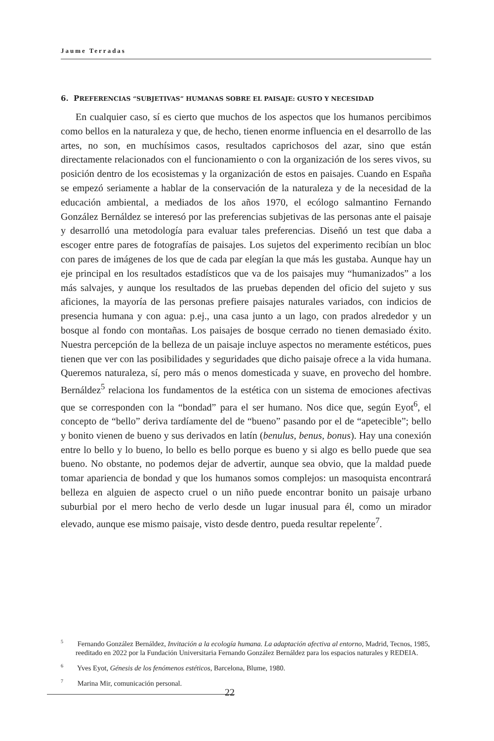Jaume Terradas
6. PREFERENCIAS “SUBJETIVAS” HUMANAS SOBRE EL PAISAJE: GUSTO Y NECESIDAD
En cualquier caso, sí es cierto que muchos de los aspectos que los humanos percibimos como bellos en la naturaleza y que, de hecho, tienen enorme influencia en el desarrollo de las artes, no son, en muchísimos casos, resultados caprichosos del azar, sino que están directamente relacionados con el funcionamiento o con la organización de los seres vivos, su posición dentro de los ecosistemas y la organización de estos en paisajes. Cuando en España se empezó seriamente a hablar de la conservación de la naturaleza y de la necesidad de la educación ambiental, a mediados de los años 1970, el ecólogo salmantino Fernando González Bernáldez se interesó por las preferencias subjetivas de las personas ante el paisaje y desarrolló una metodología para evaluar tales preferencias. Diseñó un test que daba a escoger entre pares de fotografías de paisajes. Los sujetos del experimento recibían un bloc con pares de imágenes de los que de cada par elegían la que más les gustaba. Aunque hay un eje principal en los resultados estadísticos que va de los paisajes muy “humanizados” a los más salvajes, y aunque los resultados de las pruebas dependen del oficio del sujeto y sus aficiones, la mayoría de las personas prefiere paisajes naturales variados, con indicios de presencia humana y con agua: p.ej., una casa junto a un lago, con prados alrededor y un bosque al fondo con montañas. Los paisajes de bosque cerrado no tienen demasiado éxito. Nuestra percepción de la belleza de un paisaje incluye aspectos no meramente estéticos, pues tienen que ver con las posibilidades y seguridades que dicho paisaje ofrece a la vida humana. Queremos naturaleza, sí, pero más o menos domesticada y suave, en provecho del hombre. Bernáldez<sup>5</sup> relaciona los fundamentos de la estética con un sistema de emociones afectivas que se corresponden con la “bondad” para el ser humano. Nos dice que, según Eyot<sup>6</sup>, el concepto de “bello” deriva tardíamente del de “bueno” pasando por el de “apetecible”; bello y bonito vienen de bueno y sus derivados en latín (benulus, benus, bonus). Hay una conexión entre lo bello y lo bueno, lo bello es bello porque es bueno y si algo es bello puede que sea bueno. No obstante, no podemos dejar de advertir, aunque sea obvio, que la maldad puede tomar apariencia de bondad y que los humanos somos complejos: un masoquista encontrará belleza en alguien de aspecto cruel o un niño puede encontrar bonito un paisaje urbano suburbial por el mero hecho de verlo desde un lugar inusual para él, como un mirador elevado, aunque ese mismo paisaje, visto desde dentro, pueda resultar repelente<sup>7</sup>.
<sup>5</sup> Fernando González Bernáldez, Invitación a la ecología humana. La adaptación afectiva al entorno, Madrid, Tecnos, 1985, reeditado en 2022 por la Fundación Universitaria Fernando González Bernáldez para los espacios naturales y REDEIA.
<sup>6</sup> Yves Eyot, Génesis de los fenómenos estéticos, Barcelona, Blume, 1980.
<sup>7</sup> Marina Mir, comunicación personal.
22